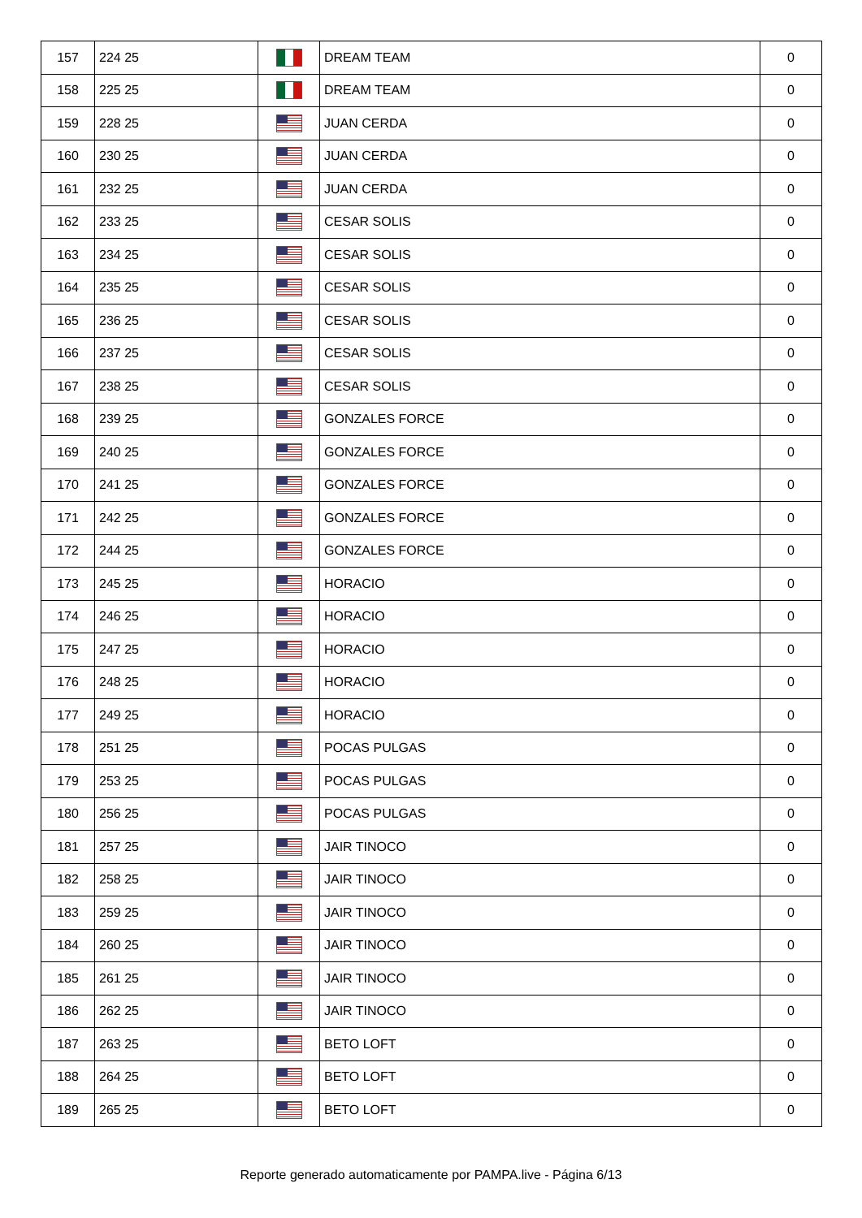| 157 | 224 25 | | DREAM TEAM | 0 |
| 158 | 225 25 | | DREAM TEAM | 0 |
| 159 | 228 25 | | JUAN CERDA | 0 |
| 160 | 230 25 | | JUAN CERDA | 0 |
| 161 | 232 25 | | JUAN CERDA | 0 |
| 162 | 233 25 | | CESAR SOLIS | 0 |
| 163 | 234 25 | | CESAR SOLIS | 0 |
| 164 | 235 25 | | CESAR SOLIS | 0 |
| 165 | 236 25 | | CESAR SOLIS | 0 |
| 166 | 237 25 | | CESAR SOLIS | 0 |
| 167 | 238 25 | | CESAR SOLIS | 0 |
| 168 | 239 25 | | GONZALES FORCE | 0 |
| 169 | 240 25 | | GONZALES FORCE | 0 |
| 170 | 241 25 | | GONZALES FORCE | 0 |
| 171 | 242 25 | | GONZALES FORCE | 0 |
| 172 | 244 25 | | GONZALES FORCE | 0 |
| 173 | 245 25 | | HORACIO | 0 |
| 174 | 246 25 | | HORACIO | 0 |
| 175 | 247 25 | | HORACIO | 0 |
| 176 | 248 25 | | HORACIO | 0 |
| 177 | 249 25 | | HORACIO | 0 |
| 178 | 251 25 | | POCAS PULGAS | 0 |
| 179 | 253 25 | | POCAS PULGAS | 0 |
| 180 | 256 25 | | POCAS PULGAS | 0 |
| 181 | 257 25 | | JAIR TINOCO | 0 |
| 182 | 258 25 | | JAIR TINOCO | 0 |
| 183 | 259 25 | | JAIR TINOCO | 0 |
| 184 | 260 25 | | JAIR TINOCO | 0 |
| 185 | 261 25 | | JAIR TINOCO | 0 |
| 186 | 262 25 | | JAIR TINOCO | 0 |
| 187 | 263 25 | | BETO LOFT | 0 |
| 188 | 264 25 | | BETO LOFT | 0 |
| 189 | 265 25 | | BETO LOFT | 0 |
Reporte generado automaticamente por PAMPA.live - Página 6/13